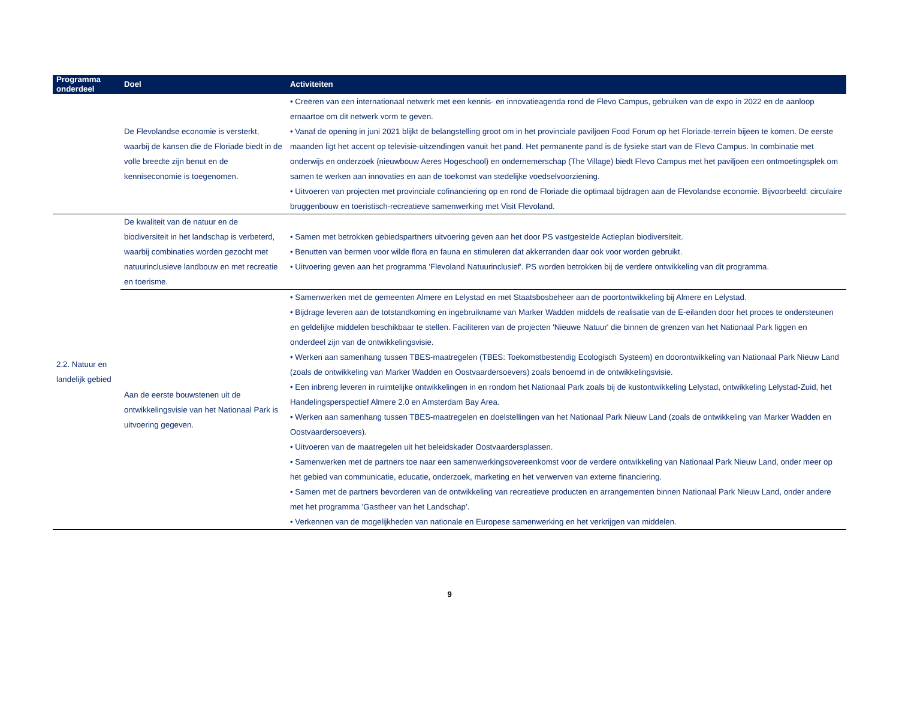| Programma onderdeel | Doel | Activiteiten |
| --- | --- | --- |
| | De Flevolandse economie is versterkt, waarbij de kansen die de Floriade biedt in de volle breedte zijn benut en de kenniseconomie is toegenomen. | • Creëren van een internationaal netwerk met een kennis- en innovatieagenda rond de Flevo Campus, gebruiken van de expo in 2022 en de aanloop ernaartoe om dit netwerk vorm te geven. • Vanaf de opening in juni 2021 blijkt de belangstelling groot om in het provinciale paviljoen Food Forum op het Floriade-terrein bijeen te komen. De eerste maanden ligt het accent op televisie-uitzendingen vanuit het pand. Het permanente pand is de fysieke start van de Flevo Campus. In combinatie met onderwijs en onderzoek (nieuwbouw Aeres Hogeschool) en ondernemerschap (The Village) biedt Flevo Campus met het paviljoen een ontmoetingsplek om samen te werken aan innovaties en aan de toekomst van stedelijke voedselvoorziening. • Uitvoeren van projecten met provinciale cofinanciering op en rond de Floriade die optimaal bijdragen aan de Flevolandse economie. Bijvoorbeeld: circulaire bruggenbouw en toeristisch-recreatieve samenwerking met Visit Flevoland. |
| 2.2. Natuur en landelijk gebied | De kwaliteit van de natuur en de biodiversiteit in het landschap is verbeterd, waarbij combinaties worden gezocht met natuurinclusieve landbouw en met recreatie en toerisme. | • Samen met betrokken gebiedspartners uitvoering geven aan het door PS vastgestelde Actieplan biodiversiteit. • Benutten van bermen voor wilde flora en fauna en stimuleren dat akkerranden daar ook voor worden gebruikt. • Uitvoering geven aan het programma 'Flevoland Natuurinclusief'. PS worden betrokken bij de verdere ontwikkeling van dit programma. |
| | Aan de eerste bouwstenen uit de ontwikkelingsvisie van het Nationaal Park is uitvoering gegeven. | • Samenwerken met de gemeenten Almere en Lelystad en met Staatsbosbeheer aan de poortontwikkeling bij Almere en Lelystad. • Bijdrage leveren aan de totstandkoming en ingebruikname van Marker Wadden middels de realisatie van de E-eilanden door het proces te ondersteunen en geldelijke middelen beschikbaar te stellen. Faciliteren van de projecten 'Nieuwe Natuur' die binnen de grenzen van het Nationaal Park liggen en onderdeel zijn van de ontwikkelingsvisie. • Werken aan samenhang tussen TBES-maatregelen (TBES: Toekomstbestendig Ecologisch Systeem) en doorontwikkeling van Nationaal Park Nieuw Land (zoals de ontwikkeling van Marker Wadden en Oostvaardersoevers) zoals benoemd in de ontwikkelingsvisie. • Een inbreng leveren in ruimtelijke ontwikkelingen in en rondom het Nationaal Park zoals bij de kustontwikkeling Lelystad, ontwikkeling Lelystad-Zuid, het Handelingsperspectief Almere 2.0 en Amsterdam Bay Area. • Werken aan samenhang tussen TBES-maatregelen en doelstellingen van het Nationaal Park Nieuw Land (zoals de ontwikkeling van Marker Wadden en Oostvaardersoevers). • Uitvoeren van de maatregelen uit het beleidskader Oostvaardersplassen. • Samenwerken met de partners toe naar een samenwerkingsovereenkomst voor de verdere ontwikkeling van Nationaal Park Nieuw Land, onder meer op het gebied van communicatie, educatie, onderzoek, marketing en het verwerven van externe financiering. • Samen met de partners bevorderen van de ontwikkeling van recreatieve producten en arrangementen binnen Nationaal Park Nieuw Land, onder andere met het programma 'Gastheer van het Landschap'. • Verkennen van de mogelijkheden van nationale en Europese samenwerking en het verkrijgen van middelen. |
9